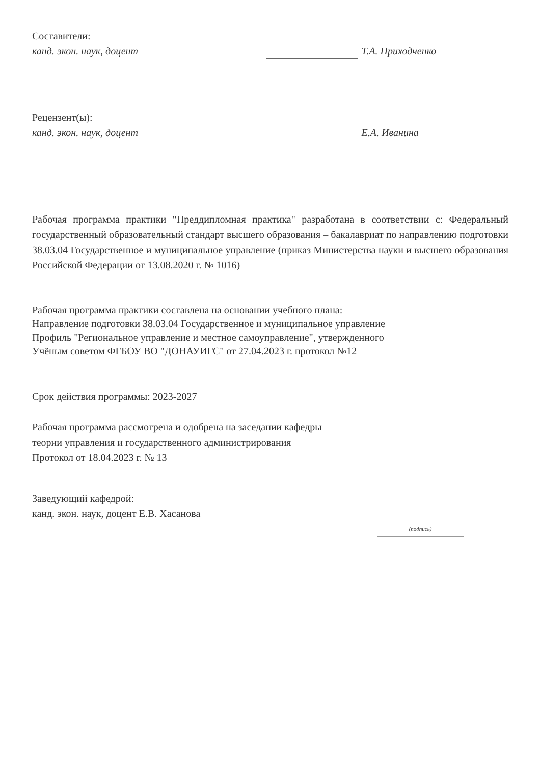Составители:
канд. экон. наук, доцент
Т.А. Приходченко
Рецензент(ы):
канд. экон. наук, доцент
Е.А. Иванина
Рабочая программа практики "Преддипломная практика" разработана в соответствии с: Федеральный государственный образовательный стандарт высшего образования – бакалавриат по направлению подготовки 38.03.04 Государственное и муниципальное управление (приказ Министерства науки и высшего образования Российской Федерации от 13.08.2020 г. № 1016)
Рабочая программа практики составлена на основании учебного плана:
Направление подготовки 38.03.04 Государственное и муниципальное управление
Профиль "Региональное управление и местное самоуправление", утвержденного
Учёным советом ФГБОУ ВО "ДОНАУИГС" от 27.04.2023 г. протокол №12
Срок действия программы: 2023-2027
Рабочая программа рассмотрена и одобрена на заседании кафедры
теории управления и государственного администрирования
Протокол от 18.04.2023 г. № 13
Заведующий кафедрой:
канд. экон. наук, доцент Е.В. Хасанова
(подпись)